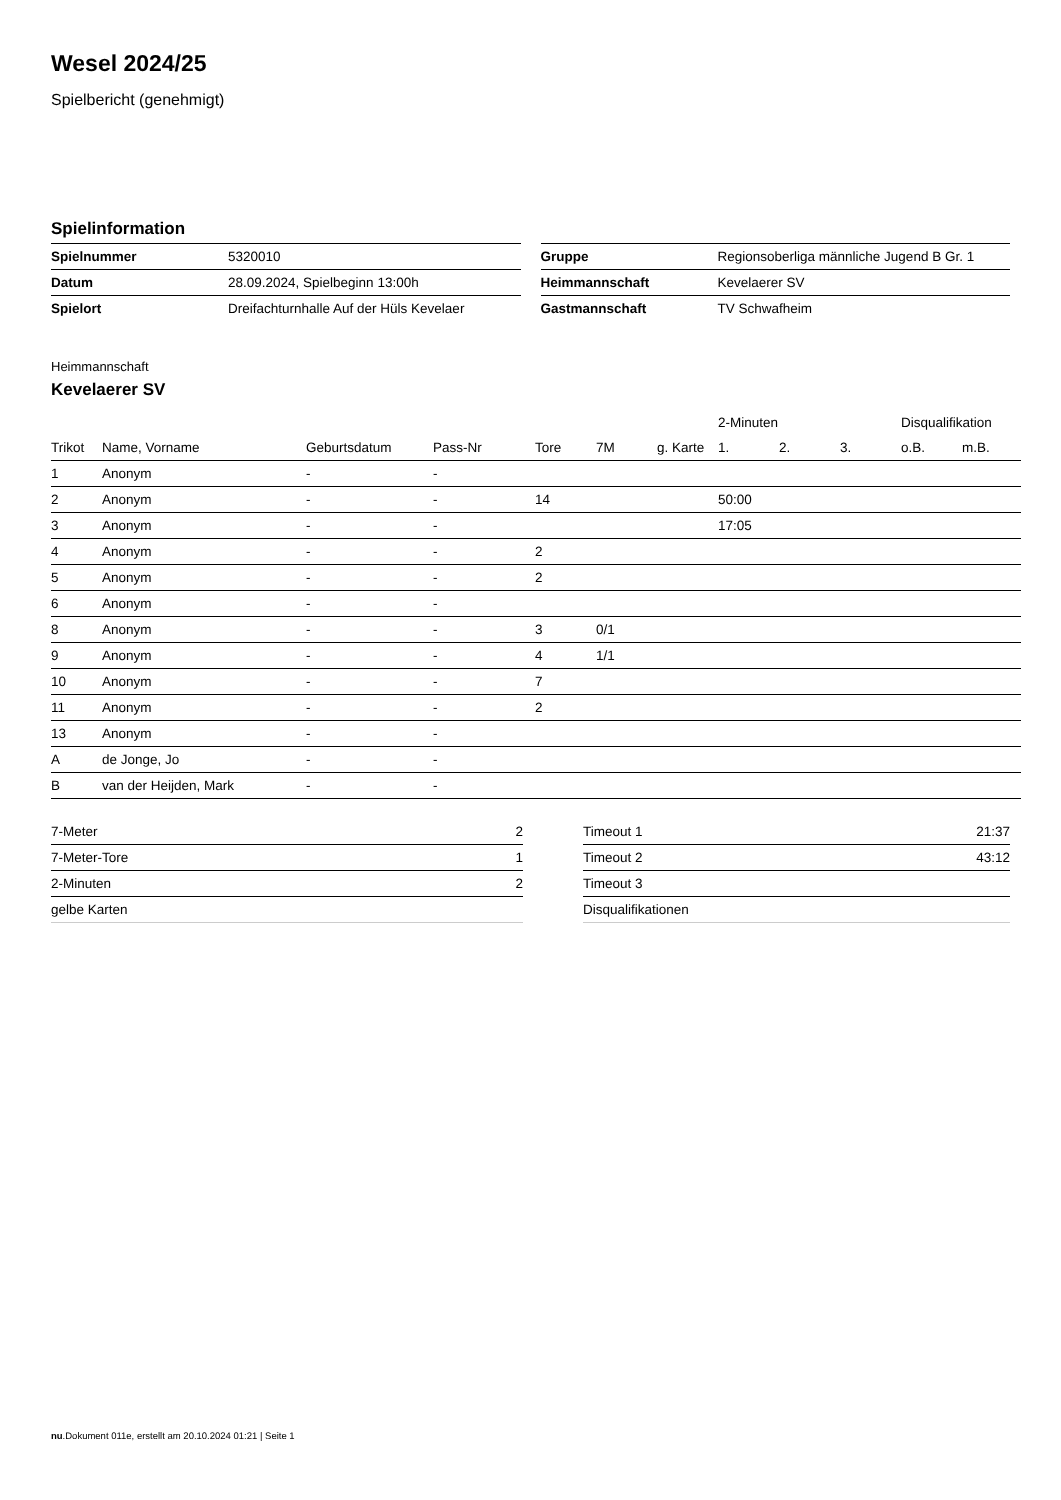Wesel 2024/25
Spielbericht (genehmigt)
Spielinformation
| Spielnummer | 5320010 |
| Datum | 28.09.2024, Spielbeginn 13:00h |
| Spielort | Dreifachturnhalle Auf der Hüls Kevelaer |
| Gruppe | Regionsoberliga männliche Jugend B Gr. 1 |
| Heimmannschaft | Kevelaerer SV |
| Gastmannschaft | TV Schwafheim |
Heimmannschaft
Kevelaerer SV
| | | | | | | | 2-Minuten | | | Disqualifikation | |
| --- | --- | --- | --- | --- | --- | --- | --- | --- | --- | --- | --- |
| Trikot | Name, Vorname | Geburtsdatum | Pass-Nr | Tore | 7M | g. Karte | 1. | 2. | 3. | o.B. | m.B. |
| 1 | Anonym | - | - | | | | | | | | |
| 2 | Anonym | - | - | 14 | | | 50:00 | | | | |
| 3 | Anonym | - | - | | | | 17:05 | | | | |
| 4 | Anonym | - | - | 2 | | | | | | | |
| 5 | Anonym | - | - | 2 | | | | | | | |
| 6 | Anonym | - | - | | | | | | | | |
| 8 | Anonym | - | - | 3 | 0/1 | | | | | | |
| 9 | Anonym | - | - | 4 | 1/1 | | | | | | |
| 10 | Anonym | - | - | 7 | | | | | | | |
| 11 | Anonym | - | - | 2 | | | | | | | |
| 13 | Anonym | - | - | | | | | | | | |
| A | de Jonge, Jo | - | - | | | | | | | | |
| B | van der Heijden, Mark | - | - | | | | | | | | |
| 7-Meter | 2 |
| 7-Meter-Tore | 1 |
| 2-Minuten | 2 |
| gelbe Karten | |
| Timeout 1 | 21:37 |
| Timeout 2 | 43:12 |
| Timeout 3 | |
| Disqualifikationen | |
nu.Dokument 011e, erstellt am 20.10.2024 01:21 | Seite 1